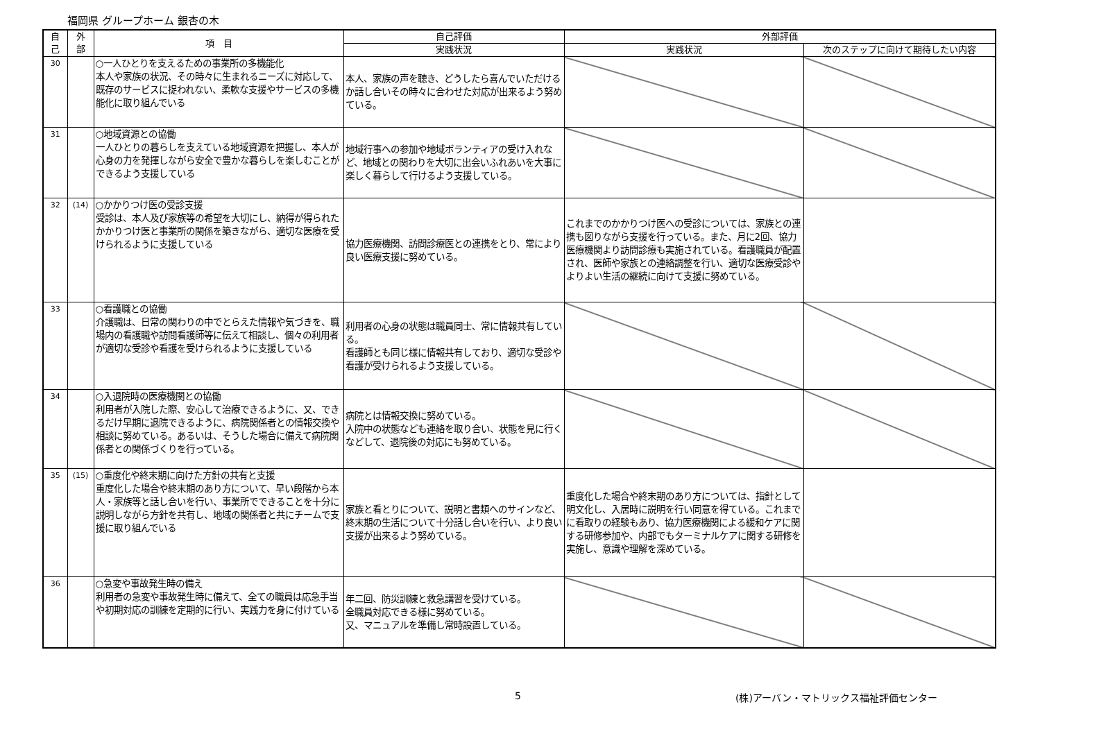福岡県 グループホーム 銀杏の木
| 自 己 | 外 部 | 項 目 | 自己評価 | 外部評価 | |
| --- | --- | --- | --- | --- | --- |
| | | | 実践状況 | 実践状況 | 次のステップに向けて期待したい内容 |
| 30 | | ○一人ひとりを支えるための事業所の多機能化 本人や家族の状況、その時々に生まれるニーズに対応して、既存のサービスに捉われない、柔軟な支援やサービスの多機能化に取り組んでいる | 本人、家族の声を聴き、どうしたら喜んでいただけるか話し合いその時々に合わせた対応が出来るよう努めている。 | | |
| 31 | | ○地域資源との協働 一人ひとりの暮らしを支えている地域資源を把握し、本人が心身の力を発揮しながら安全で豊かな暮らしを楽しむことができるよう支援している | 地域行事への参加や地域ボランティアの受け入れなど、地域との関わりを大切に出会いふれあいを大事に楽しく暮らして行けるよう支援している。 | | |
| 32 | (14) | ○かかりつけ医の受診支援 受診は、本人及び家族等の希望を大切にし、納得が得られたかかりつけ医と事業所の関係を築きながら、適切な医療を受けられるように支援している | 協力医療機関、訪問診療医との連携をとり、常により良い医療支援に努めている。 | これまでのかかりつけ医への受診については、家族との連携も図りながら支援を行っている。また、月に2回、協力医療機関より訪問診療も実施されている。看護職員が配置され、医師や家族との連絡調整を行い、適切な医療受診やよりよい生活の継続に向けて支援に努めている。 | |
| 33 | | ○看護職との協働 介護職は、日常の関わりの中でとらえた情報や気づきを、職場内の看護職や訪問看護師等に伝えて相談し、個々の利用者が適切な受診や看護を受けられるように支援している | 利用者の心身の状態は職員同士、常に情報共有している。 看護師とも同じ様に情報共有しており、適切な受診や看護が受けられるよう支援している。 | | |
| 34 | | ○入退院時の医療機関との協働 利用者が入院した際、安心して治療できるように、又、できるだけ早期に退院できるように、病院関係者との情報交換や相談に努めている。あるいは、そうした場合に備えて病院関係者との関係づくりを行っている。 | 病院とは情報交換に努めている。 入院中の状態なども連絡を取り合い、状態を見に行くなどして、退院後の対応にも努めている。 | | |
| 35 | (15) | ○重度化や終末期に向けた方針の共有と支援 重度化した場合や終末期のあり方について、早い段階から本人・家族等と話し合いを行い、事業所でできることを十分に説明しながら方針を共有し、地域の関係者と共にチームで支援に取り組んでいる | 家族と看とりについて、説明と書類へのサインなど、終末期の生活について十分話し合いを行い、より良い支援が出来るよう努めている。 | 重度化した場合や終末期のあり方については、指針として明文化し、入居時に説明を行い同意を得ている。これまでに看取りの経験もあり、協力医療機関による緩和ケアに関する研修参加や、内部でもターミナルケアに関する研修を実施し、意識や理解を深めている。 | |
| 36 | | ○急変や事故発生時の備え 利用者の急変や事故発生時に備えて、全ての職員は応急手当や初期対応の訓練を定期的に行い、実践力を身に付けている | 年二回、防災訓練と救急講習を受けている。 全職員対応できる様に努めている。 又、マニュアルを準備し常時設置している。 | | |
5 (株)アーバン・マトリックス福祉評価センター